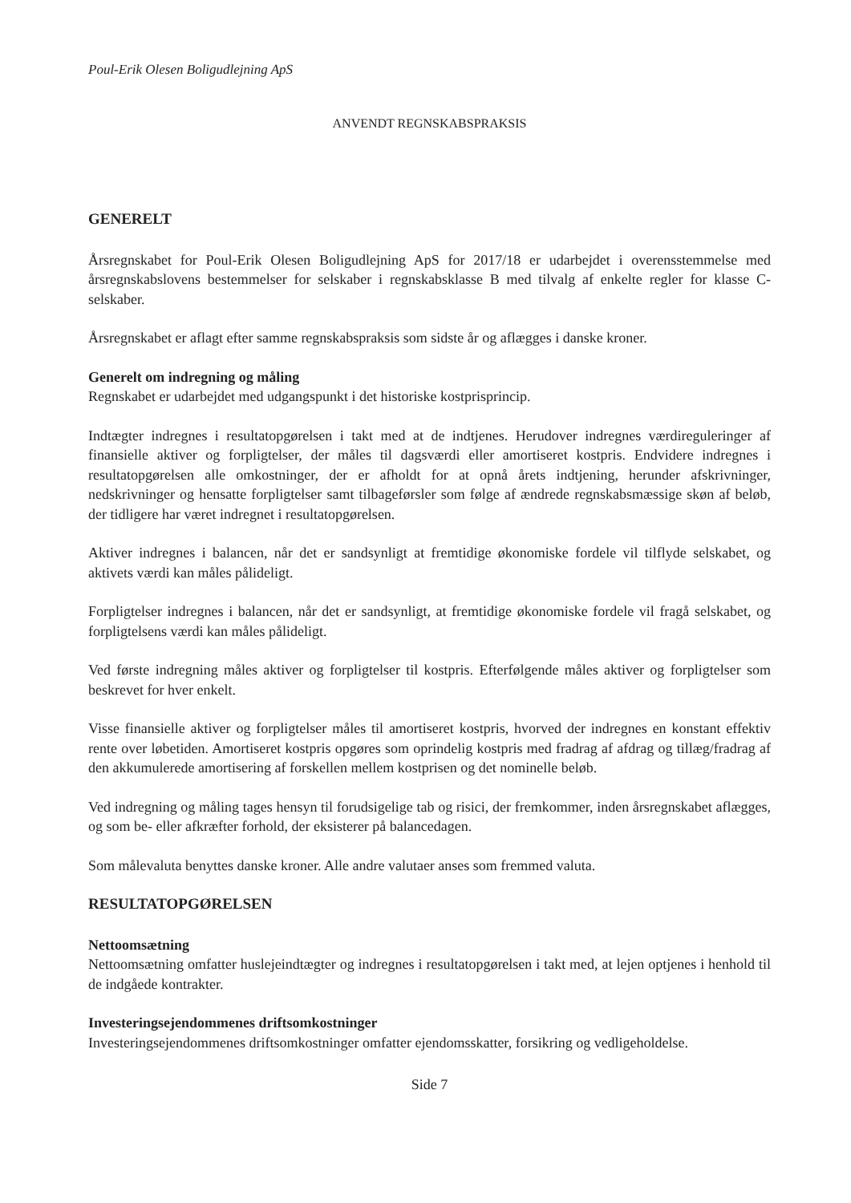Poul-Erik Olesen Boligudlejning ApS
ANVENDT REGNSKABSPRAKSIS
GENERELT
Årsregnskabet for Poul-Erik Olesen Boligudlejning ApS for 2017/18 er udarbejdet i overensstemmelse med årsregnskabslovens bestemmelser for selskaber i regnskabsklasse B med tilvalg af enkelte regler for klasse C-selskaber.
Årsregnskabet er aflagt efter samme regnskabspraksis som sidste år og aflægges i danske kroner.
Generelt om indregning og måling
Regnskabet er udarbejdet med udgangspunkt i det historiske kostprisprincip.
Indtægter indregnes i resultatopgørelsen i takt med at de indtjenes. Herudover indregnes værdireguleringer af finansielle aktiver og forpligtelser, der måles til dagsværdi eller amortiseret kostpris. Endvidere indregnes i resultatopgørelsen alle omkostninger, der er afholdt for at opnå årets indtjening, herunder afskrivninger, nedskrivninger og hensatte forpligtelser samt tilbageførsler som følge af ændrede regnskabsmæssige skøn af beløb, der tidligere har været indregnet i resultatopgørelsen.
Aktiver indregnes i balancen, når det er sandsynligt at fremtidige økonomiske fordele vil tilflyde selskabet, og aktivets værdi kan måles pålideligt.
Forpligtelser indregnes i balancen, når det er sandsynligt, at fremtidige økonomiske fordele vil fragå selskabet, og forpligtelsens værdi kan måles pålideligt.
Ved første indregning måles aktiver og forpligtelser til kostpris. Efterfølgende måles aktiver og forpligtelser som beskrevet for hver enkelt.
Visse finansielle aktiver og forpligtelser måles til amortiseret kostpris, hvorved der indregnes en konstant effektiv rente over løbetiden. Amortiseret kostpris opgøres som oprindelig kostpris med fradrag af afdrag og tillæg/fradrag af den akkumulerede amortisering af forskellen mellem kostprisen og det nominelle beløb.
Ved indregning og måling tages hensyn til forudsigelige tab og risici, der fremkommer, inden årsregnskabet aflægges, og som be- eller afkræfter forhold, der eksisterer på balancedagen.
Som målevaluta benyttes danske kroner. Alle andre valutaer anses som fremmed valuta.
RESULTATOPGØRELSEN
Nettoomsætning
Nettoomsætning omfatter huslejeindtægter og indregnes i resultatopgørelsen i takt med, at lejen optjenes i henhold til de indgåede kontrakter.
Investeringsejendommenes driftsomkostninger
Investeringsejendommenes driftsomkostninger omfatter ejendomsskatter, forsikring og vedligeholdelse.
Side 7